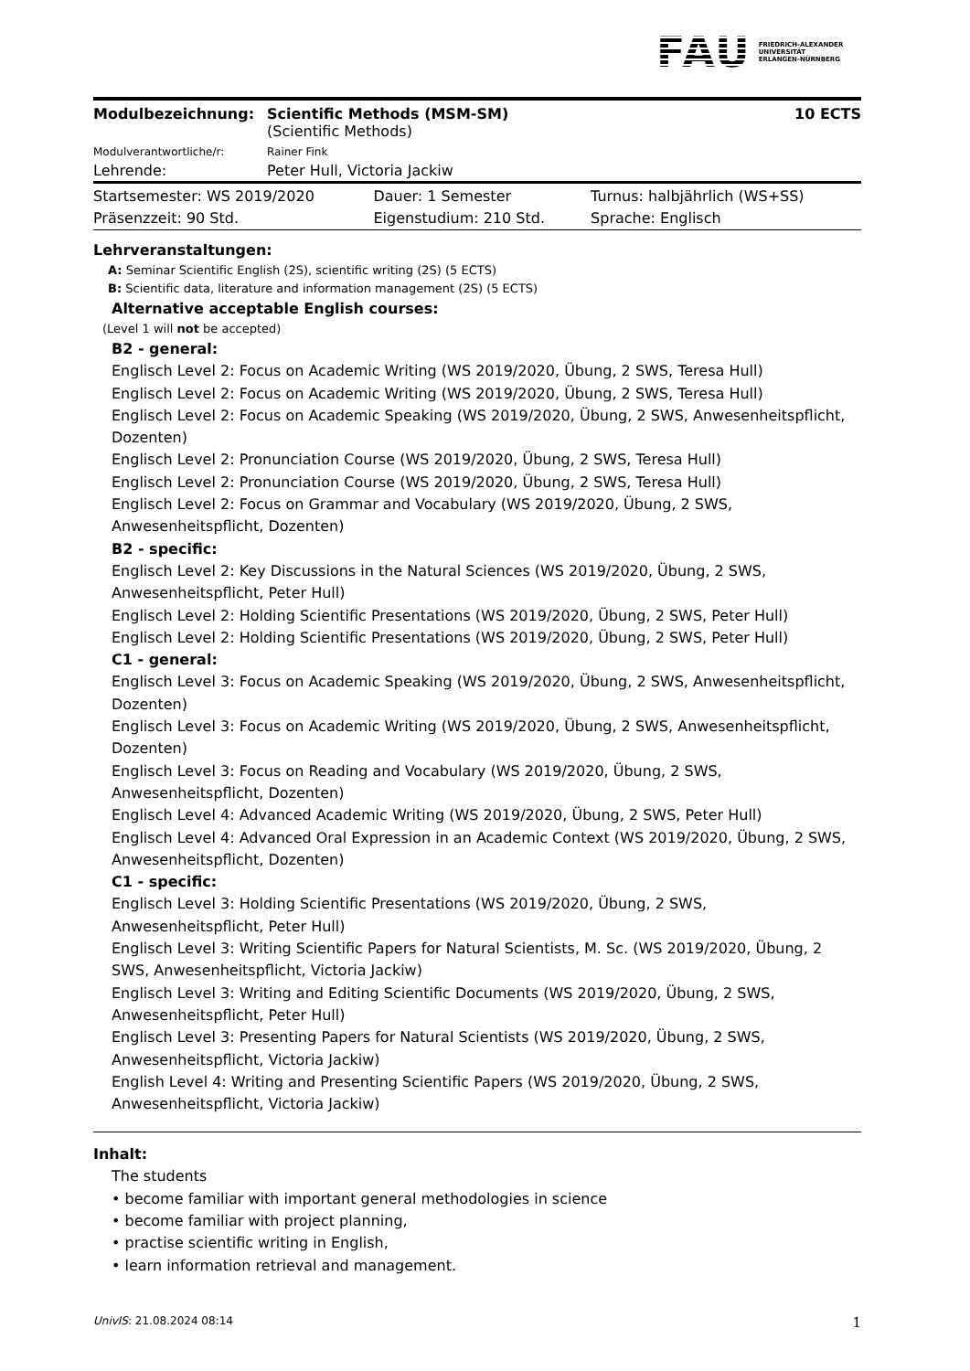FAU FRIEDRICH-ALEXANDER
UNIVERSITÄT
ERLANGEN-NÜRNBERG
| Modulbezeichnung: | Scientific Methods (MSM-SM) (Scientific Methods) | 10 ECTS |
| Modulverantwortliche/r: | Rainer Fink | |
| Lehrende: | Peter Hull, Victoria Jackiw | |
| Startsemester: WS 2019/2020 | Dauer: 1 Semester | Turnus: halbjährlich (WS+SS) |
| Präsenzzeit: 90 Std. | Eigenstudium: 210 Std. | Sprache: Englisch |
Lehrveranstaltungen:
A: Seminar Scientific English (2S), scientific writing (2S) (5 ECTS)
B: Scientific data, literature and information management (2S) (5 ECTS)
Alternative acceptable English courses:
(Level 1 will not be accepted)
B2 - general:
Englisch Level 2: Focus on Academic Writing (WS 2019/2020, Übung, 2 SWS, Teresa Hull)
Englisch Level 2: Focus on Academic Writing (WS 2019/2020, Übung, 2 SWS, Teresa Hull)
Englisch Level 2: Focus on Academic Speaking (WS 2019/2020, Übung, 2 SWS, Anwesenheitspflicht, Dozenten)
Englisch Level 2: Pronunciation Course (WS 2019/2020, Übung, 2 SWS, Teresa Hull)
Englisch Level 2: Pronunciation Course (WS 2019/2020, Übung, 2 SWS, Teresa Hull)
Englisch Level 2: Focus on Grammar and Vocabulary (WS 2019/2020, Übung, 2 SWS, Anwesenheitspflicht, Dozenten)
B2 - specific:
Englisch Level 2: Key Discussions in the Natural Sciences (WS 2019/2020, Übung, 2 SWS, Anwesenheitspflicht, Peter Hull)
Englisch Level 2: Holding Scientific Presentations (WS 2019/2020, Übung, 2 SWS, Peter Hull)
Englisch Level 2: Holding Scientific Presentations (WS 2019/2020, Übung, 2 SWS, Peter Hull)
C1 - general:
Englisch Level 3: Focus on Academic Speaking (WS 2019/2020, Übung, 2 SWS, Anwesenheitspflicht, Dozenten)
Englisch Level 3: Focus on Academic Writing (WS 2019/2020, Übung, 2 SWS, Anwesenheitspflicht, Dozenten)
Englisch Level 3: Focus on Reading and Vocabulary (WS 2019/2020, Übung, 2 SWS, Anwesenheitspflicht, Dozenten)
Englisch Level 4: Advanced Academic Writing (WS 2019/2020, Übung, 2 SWS, Peter Hull)
Englisch Level 4: Advanced Oral Expression in an Academic Context (WS 2019/2020, Übung, 2 SWS, Anwesenheitspflicht, Dozenten)
C1 - specific:
Englisch Level 3: Holding Scientific Presentations (WS 2019/2020, Übung, 2 SWS, Anwesenheitspflicht, Peter Hull)
Englisch Level 3: Writing Scientific Papers for Natural Scientists, M. Sc. (WS 2019/2020, Übung, 2 SWS, Anwesenheitspflicht, Victoria Jackiw)
Englisch Level 3: Writing and Editing Scientific Documents (WS 2019/2020, Übung, 2 SWS, Anwesenheitspflicht, Peter Hull)
Englisch Level 3: Presenting Papers for Natural Scientists (WS 2019/2020, Übung, 2 SWS, Anwesenheitspflicht, Victoria Jackiw)
English Level 4: Writing and Presenting Scientific Papers (WS 2019/2020, Übung, 2 SWS, Anwesenheitspflicht, Victoria Jackiw)
Inhalt:
The students
• become familiar with important general methodologies in science
• become familiar with project planning,
• practise scientific writing in English,
• learn information retrieval and management.
UnivIS: 21.08.2024 08:14 1